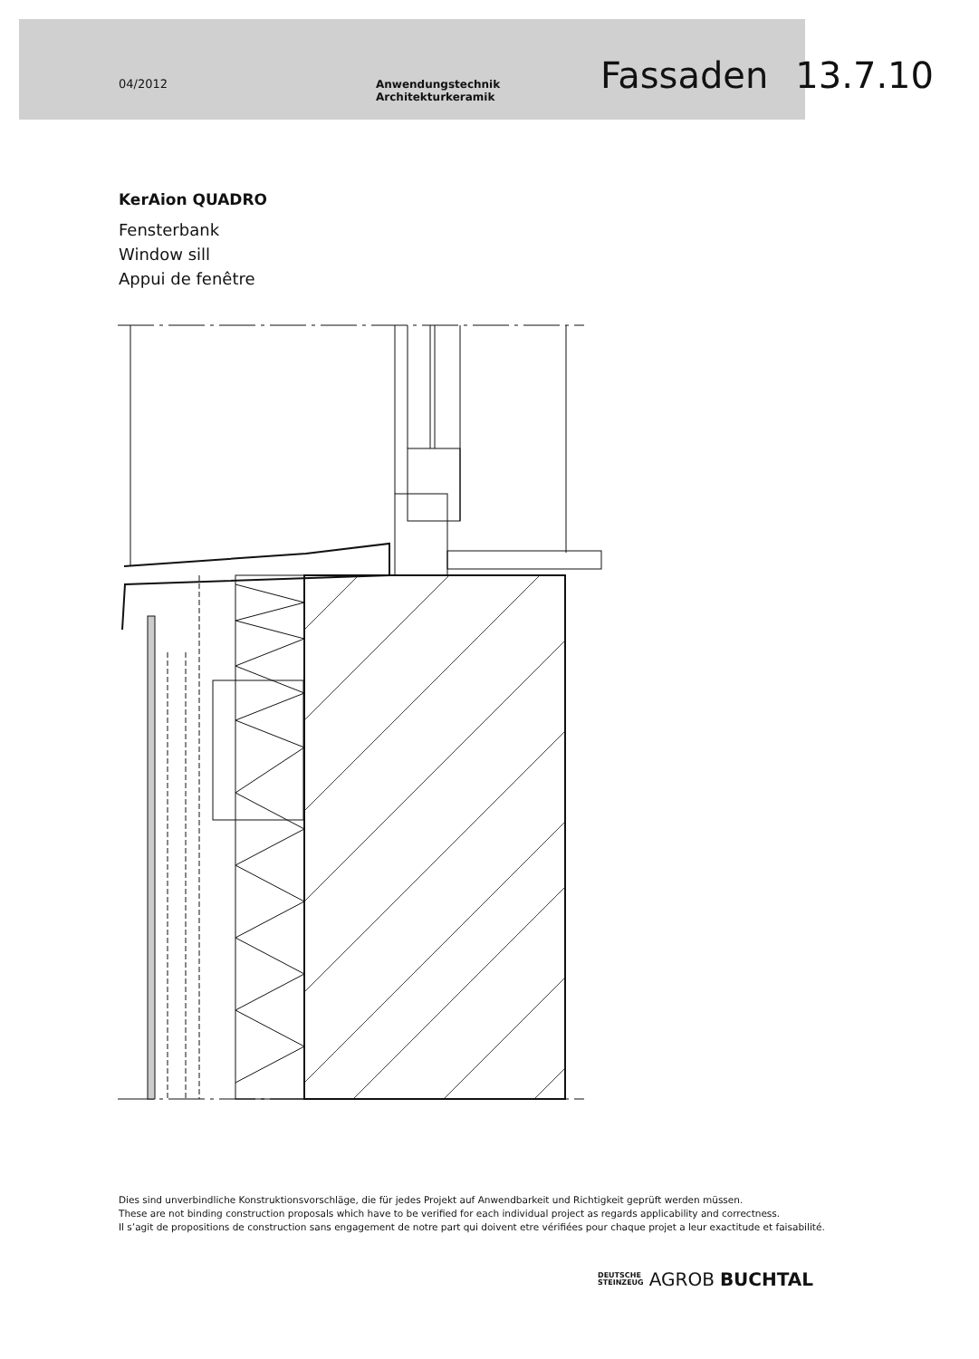04/2012 Anwendungstechnik Architekturkeramik Fassaden 13.7.10
KerAion QUADRO
Fensterbank
Window sill
Appui de fenêtre
Dies sind unverbindliche Konstruktionsvorschläge, die für jedes Projekt auf Anwendbarkeit und Richtigkeit geprüft werden müssen.
These are not binding construction proposals which have to be verified for each individual project as regards applicability and correctness.
Il s’agit de propositions de construction sans engagement de notre part qui doivent etre vérifiées pour chaque projet a leur exactitude et faisabilité.
DEUTSCHE
STEINZEUG AGROB BUCHTAL